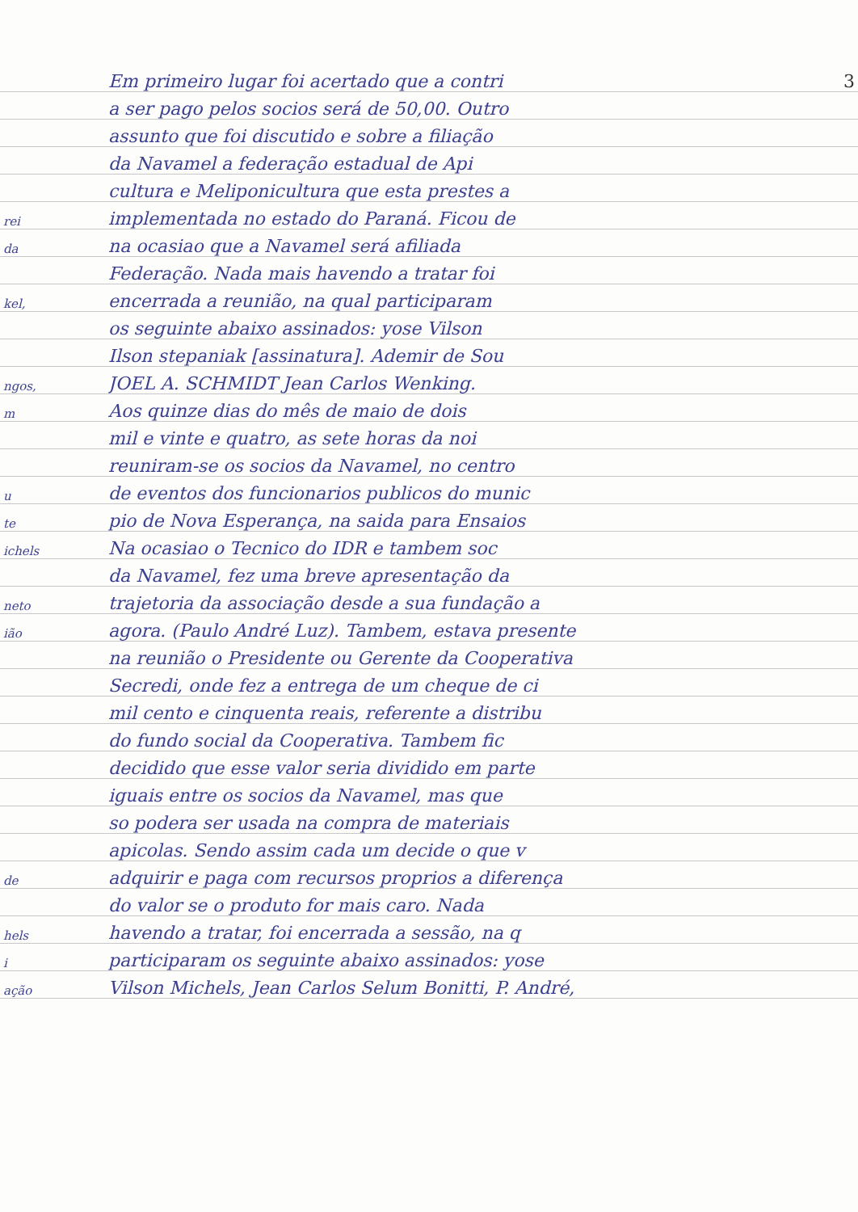3
Em primeiro lugar foi acertado que a contri
a ser pago pelos socios será de 50,00. Outro
assunto que foi discutido e sobre a filiação
da Navamel a federação estadual de Api
cultura e Meliponicultura que esta prestes a
rei implementada no estado do Paraná. Ficou de
da na ocasiao que a Navamel será afiliada
Federação. Nada mais havendo a tratar foi
kel, encerrada a reunião, na qual participaram
os seguinte abaixo assinados: yose Vilson
Ilson stepaniak [assinatura]. Ademir de Sou
ngos, JOEL A. SCHMIDT Jean Carlos Wenking.
m Aos quinze dias do mês de maio de dois
mil e vinte e quatro, as sete horas da noi
reuniram-se os socios da Navamel, no centro
ude eventos dos funcionarios publicos do munic
te pio de Nova Esperança, na saida para Ensaios
ichels Na ocasiao o Tecnico do IDR e tambem soc
da Navamel, fez uma breve apresentação da
neto trajetoria da associação desde a sua fundação a
ião agora. (Paulo André Luz). Tambem, estava presente
na reunião o Presidente ou Gerente da Cooperativa
Secredi, onde fez a entrega de um cheque de ci
mil cento e cinquenta reais, referente a distribu
do fundo social da Cooperativa. Tambem fic
decidido que esse valor seria dividido em parte
iguais entre os socios da Navamel, mas que
so podera ser usada na compra de materiais
apicolas. Sendo assim cada um decide o que v
de adquirir e paga com recursos proprios a diferença
do valor se o produto for mais caro. Nada
hels havendo a tratar, foi encerrada a sessão, na q
iparticiparam os seguinte abaixo assinados: yose
ação Vilson Michels, Jean Carlos Selum Bonitti, P. André,